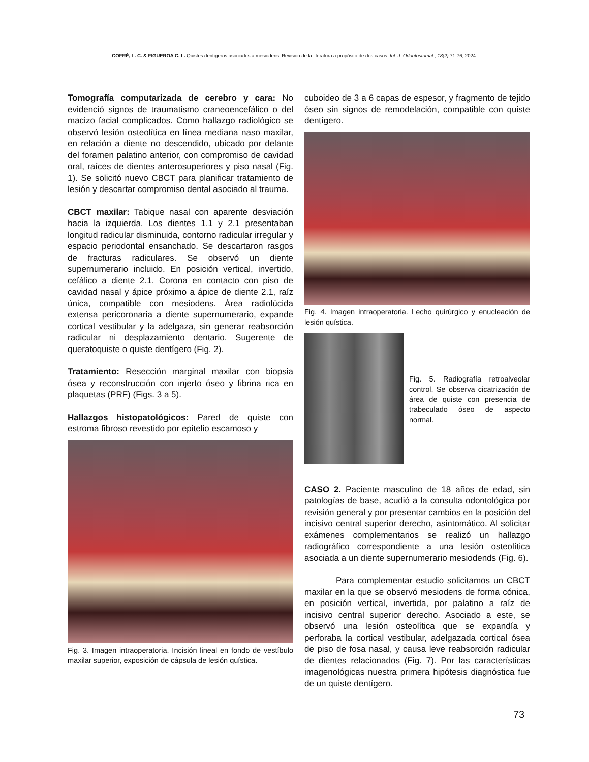COFRÉ, L. C. & FIGUEROA C. L. Quistes dentígeros asociados a mesiodens. Revisión de la literatura a propósito de dos casos. Int. J. Odontostomat., 18(2):71-76, 2024.
Tomografía computarizada de cerebro y cara: No evidenció signos de traumatismo craneoencefálico o del macizo facial complicados. Como hallazgo radiológico se observó lesión osteolítica en línea mediana naso maxilar, en relación a diente no descendido, ubicado por delante del foramen palatino anterior, con compromiso de cavidad oral, raíces de dientes anterosuperiores y piso nasal (Fig. 1). Se solicitó nuevo CBCT para planificar tratamiento de lesión y descartar compromiso dental asociado al trauma.
CBCT maxilar: Tabique nasal con aparente desviación hacia la izquierda. Los dientes 1.1 y 2.1 presentaban longitud radicular disminuida, contorno radicular irregular y espacio periodontal ensanchado. Se descartaron rasgos de fracturas radiculares. Se observó un diente supernumerario incluido. En posición vertical, invertido, cefálico a diente 2.1. Corona en contacto con piso de cavidad nasal y ápice próximo a ápice de diente 2.1, raíz única, compatible con mesiodens. Área radiolúcida extensa pericoronaria a diente supernumerario, expande cortical vestibular y la adelgaza, sin generar reabsorción radicular ni desplazamiento dentario. Sugerente de queratoquiste o quiste dentígero (Fig. 2).
Tratamiento: Resección marginal maxilar con biopsia ósea y reconstrucción con injerto óseo y fibrina rica en plaquetas (PRF) (Figs. 3 a 5).
Hallazgos histopatológicos: Pared de quiste con estroma fibroso revestido por epitelio escamoso y
Fig. 3. Imagen intraoperatoria. Incisión lineal en fondo de vestíbulo maxilar superior, exposición de cápsula de lesión quística.
cuboideo de 3 a 6 capas de espesor, y fragmento de tejido óseo sin signos de remodelación, compatible con quiste dentígero.
Fig. 4. Imagen intraoperatoria. Lecho quirúrgico y enucleación de lesión quística.
Fig. 5. Radiografía retroalveolar control. Se observa cicatrización de área de quiste con presencia de trabeculado óseo de aspecto normal.
CASO 2. Paciente masculino de 18 años de edad, sin patologías de base, acudió a la consulta odontológica por revisión general y por presentar cambios en la posición del incisivo central superior derecho, asintomático. Al solicitar exámenes complementarios se realizó un hallazgo radiográfico correspondiente a una lesión osteolítica asociada a un diente supernumerario mesiodends (Fig. 6).
Para complementar estudio solicitamos un CBCT maxilar en la que se observó mesiodens de forma cónica, en posición vertical, invertida, por palatino a raíz de incisivo central superior derecho. Asociado a este, se observó una lesión osteolítica que se expandía y perforaba la cortical vestibular, adelgazada cortical ósea de piso de fosa nasal, y causa leve reabsorción radicular de dientes relacionados (Fig. 7). Por las características imagenológicas nuestra primera hipótesis diagnóstica fue de un quiste dentígero.
73